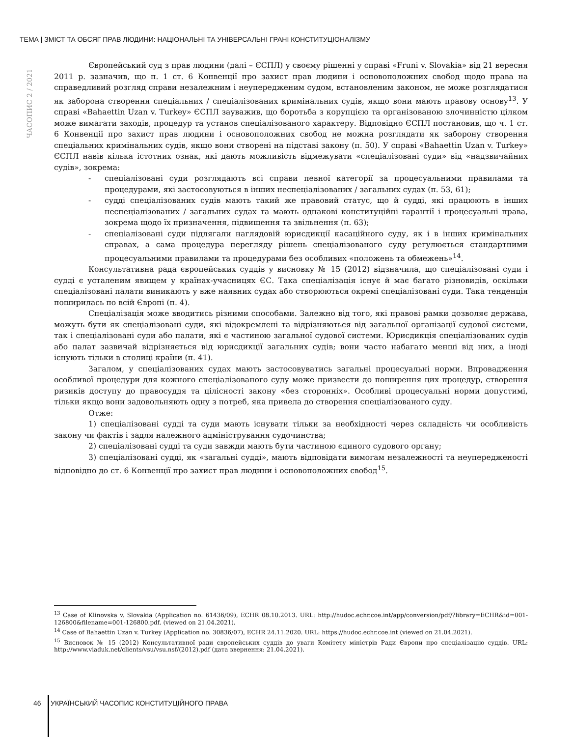ТЕМА | ЗМІСТ ТА ОБСЯГ ПРАВ ЛЮДИНИ: НАЦІОНАЛЬНІ ТА УНІВЕРСАЛЬНІ ГРАНІ КОНСТИТУЦІОНАЛІЗМУ
ЧАСОПИС 2 / 2021
Європейський суд з прав людини (далі – ЄСПЛ) у своєму рішенні у справі «Fruni v. Slovakia» від 21 вересня 2011 р. зазначив, що п. 1 ст. 6 Конвенції про захист прав людини і основоположних свобод щодо права на справедливий розгляд справи незалежним і неупередженим судом, встановленим законом, не може розглядатися як заборона створення спеціальних / спеціалізованих кримінальних судів, якщо вони мають правову основу<sup>13</sup>. У справі «Bahaettin Uzan v. Turkey» ЄСПЛ зауважив, що боротьба з корупцією та організованою злочинністю цілком може вимагати заходів, процедур та установ спеціалізованого характеру. Відповідно ЄСПЛ постановив, що ч. 1 ст. 6 Конвенції про захист прав людини і основоположних свобод не можна розглядати як заборону створення спеціальних кримінальних судів, якщо вони створені на підставі закону (п. 50). У справі «Bahaettin Uzan v. Turkey» ЄСПЛ навів кілька істотних ознак, які дають можливість відмежувати «спеціалізовані суди» від «надзвичайних судів», зокрема:
- спеціалізовані суди розглядають всі справи певної категорії за процесуальними правилами та процедурами, які застосовуються в інших неспеціалізованих / загальних судах (п. 53, 61);
- судді спеціалізованих судів мають такий же правовий статус, що й судді, які працюють в інших неспеціалізованих / загальних судах та мають однакові конституційні гарантії і процесуальні права, зокрема щодо їх призначення, підвищення та звільнення (п. 63);
- спеціалізовані суди підлягали наглядовій юрисдикції касаційного суду, як і в інших кримінальних справах, а сама процедура перегляду рішень спеціалізованого суду регулюється стандартними процесуальними правилами та процедурами без особливих «положень та обмежень»<sup>14</sup>.
Консультативна рада європейських суддів у висновку № 15 (2012) відзначила, що спеціалізовані суди і судді є усталеним явищем у країнах-учасницях ЄС. Така спеціалізація існує й має багато різновидів, оскільки спеціалізовані палати виникають у вже наявних судах або створюються окремі спеціалізовані суди. Така тенденція поширилась по всій Європі (п. 4).
Спеціалізація може вводитись різними способами. Залежно від того, які правові рамки дозволяє держава, можуть бути як спеціалізовані суди, які відокремлені та відрізняються від загальної організації судової системи, так і спеціалізовані суди або палати, які є частиною загальної судової системи. Юрисдикція спеціалізованих судів або палат зазвичай відрізняється від юрисдикції загальних судів; вони часто набагато менші від них, а іноді існують тільки в столиці країни (п. 41).
Загалом, у спеціалізованих судах мають застосовуватись загальні процесуальні норми. Впровадження особливої процедури для кожного спеціалізованого суду може призвести до поширення цих процедур, створення ризиків доступу до правосуддя та цілісності закону «без сторонніх». Особливі процесуальні норми допустимі, тільки якщо вони задовольняють одну з потреб, яка привела до створення спеціалізованого суду.
Отже:
1) спеціалізовані судді та суди мають існувати тільки за необхідності через складність чи особливість закону чи фактів і задля належного адміністрування судочинства;
2) спеціалізовані судді та суди завжди мають бути частиною єдиного судового органу;
3) спеціалізовані судді, як «загальні судді», мають відповідати вимогам незалежності та неупередженості відповідно до ст. 6 Конвенції про захист прав людини і основоположних свобод<sup>15</sup>.
<sup>13</sup> Case of Klinovska v. Slovakia (Application no. 61436/09), ECHR 08.10.2013. URL: http://hudoc.echr.coe.int/app/conversion/pdf/?library=ECHR&id=001-126800&filename=001-126800.pdf. (viewed on 21.04.2021).
<sup>14</sup> Case of Bahaettin Uzan v. Turkey (Application no. 30836/07), ECHR 24.11.2020. URL: https://hudoc.echr.coe.int (viewed on 21.04.2021).
<sup>15</sup> Висновок № 15 (2012) Консультативної ради європейських суддів до уваги Комітету міністрів Ради Європи про спеціалізацію суддів. URL: http://www.viaduk.net/clients/vsu/vsu.nsf/(2012).pdf (дата звернення: 21.04.2021).
46 УКРАЇНСЬКИЙ ЧАСОПИС КОНСТИТУЦІЙНОГО ПРАВА